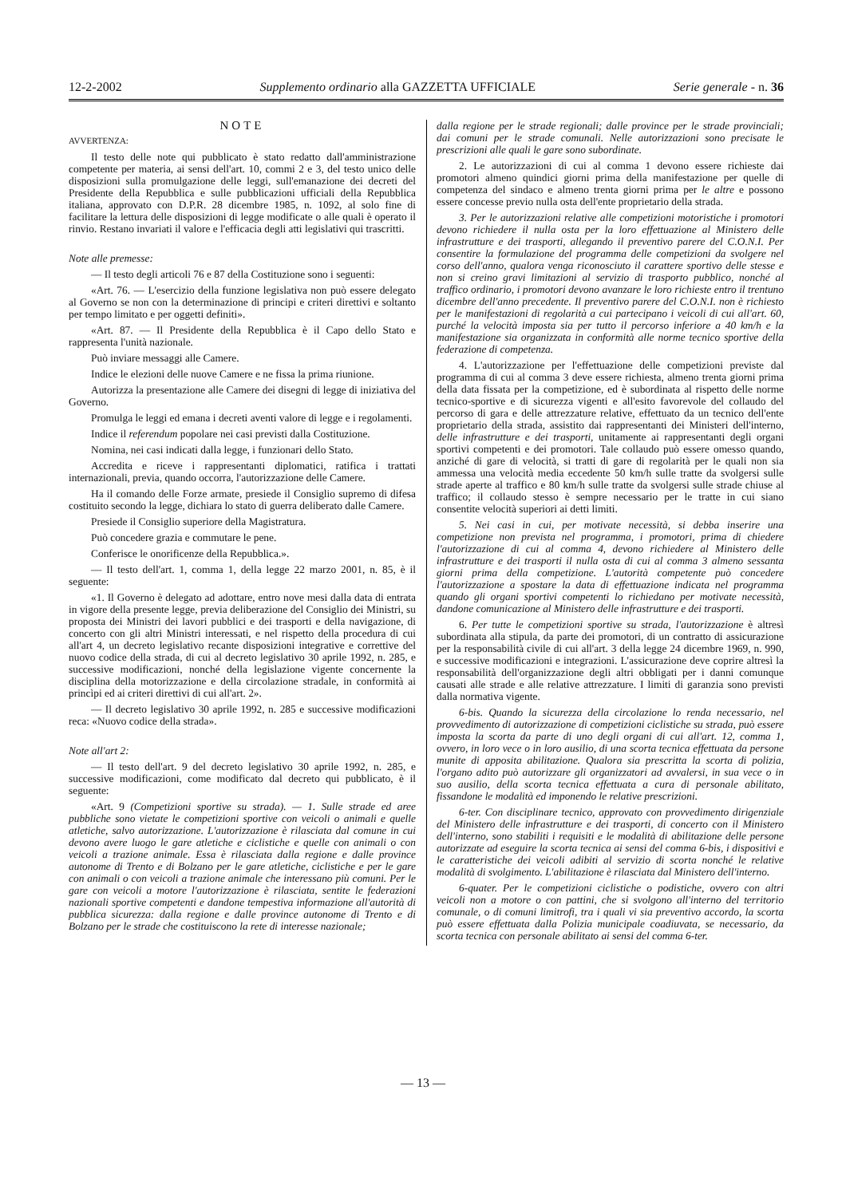12-2-2002 Supplemento ordinario alla GAZZETTA UFFICIALE Serie generale - n. 36
NOTE
AVVERTENZA:
Il testo delle note qui pubblicato è stato redatto dall'amministrazione competente per materia, ai sensi dell'art. 10, commi 2 e 3, del testo unico delle disposizioni sulla promulgazione delle leggi, sull'emanazione dei decreti del Presidente della Repubblica e sulle pubblicazioni ufficiali della Repubblica italiana, approvato con D.P.R. 28 dicembre 1985, n. 1092, al solo fine di facilitare la lettura delle disposizioni di legge modificate o alle quali è operato il rinvio. Restano invariati il valore e l'efficacia degli atti legislativi qui trascritti.
Note alle premesse:
— Il testo degli articoli 76 e 87 della Costituzione sono i seguenti:
«Art. 76. — L'esercizio della funzione legislativa non può essere delegato al Governo se non con la determinazione di principi e criteri direttivi e soltanto per tempo limitato e per oggetti definiti».
«Art. 87. — Il Presidente della Repubblica è il Capo dello Stato e rappresenta l'unità nazionale.
Può inviare messaggi alle Camere.
Indice le elezioni delle nuove Camere e ne fissa la prima riunione.
Autorizza la presentazione alle Camere dei disegni di legge di iniziativa del Governo.
Promulga le leggi ed emana i decreti aventi valore di legge e i regolamenti.
Indice il referendum popolare nei casi previsti dalla Costituzione.
Nomina, nei casi indicati dalla legge, i funzionari dello Stato.
Accredita e riceve i rappresentanti diplomatici, ratifica i trattati internazionali, previa, quando occorra, l'autorizzazione delle Camere.
Ha il comando delle Forze armate, presiede il Consiglio supremo di difesa costituito secondo la legge, dichiara lo stato di guerra deliberato dalle Camere.
Presiede il Consiglio superiore della Magistratura.
Può concedere grazia e commutare le pene.
Conferisce le onorificenze della Repubblica.».
— Il testo dell'art. 1, comma 1, della legge 22 marzo 2001, n. 85, è il seguente:
«1. Il Governo è delegato ad adottare, entro nove mesi dalla data di entrata in vigore della presente legge, previa deliberazione del Consiglio dei Ministri, su proposta dei Ministri dei lavori pubblici e dei trasporti e della navigazione, di concerto con gli altri Ministri interessati, e nel rispetto della procedura di cui all'art 4, un decreto legislativo recante disposizioni integrative e correttive del nuovo codice della strada, di cui al decreto legislativo 30 aprile 1992, n. 285, e successive modificazioni, nonché della legislazione vigente concernente la disciplina della motorizzazione e della circolazione stradale, in conformità ai princìpi ed ai criteri direttivi di cui all'art. 2».
— Il decreto legislativo 30 aprile 1992, n. 285 e successive modificazioni reca: «Nuovo codice della strada».
Note all'art 2:
— Il testo dell'art. 9 del decreto legislativo 30 aprile 1992, n. 285, e successive modificazioni, come modificato dal decreto qui pubblicato, è il seguente:
«Art. 9 (Competizioni sportive su strada). — 1. Sulle strade ed aree pubbliche sono vietate le competizioni sportive con veicoli o animali e quelle atletiche, salvo autorizzazione. L'autorizzazione è rilasciata dal comune in cui devono avere luogo le gare atletiche e ciclistiche e quelle con animali o con veicoli a trazione animale. Essa è rilasciata dalla regione e dalle province autonome di Trento e di Bolzano per le gare atletiche, ciclistiche e per le gare con animali o con veicoli a trazione animale che interessano più comuni. Per le gare con veicoli a motore l'autorizzazione è rilasciata, sentite le federazioni nazionali sportive competenti e dandone tempestiva informazione all'autorità di pubblica sicurezza: dalla regione e dalle province autonome di Trento e di Bolzano per le strade che costituiscono la rete di interesse nazionale;
dalla regione per le strade regionali; dalle province per le strade provinciali; dai comuni per le strade comunali. Nelle autorizzazioni sono precisate le prescrizioni alle quali le gare sono subordinate.
2. Le autorizzazioni di cui al comma 1 devono essere richieste dai promotori almeno quindici giorni prima della manifestazione per quelle di competenza del sindaco e almeno trenta giorni prima per le altre e possono essere concesse previo nulla osta dell'ente proprietario della strada.
3. Per le autorizzazioni relative alle competizioni motoristiche i promotori devono richiedere il nulla osta per la loro effettuazione al Ministero delle infrastrutture e dei trasporti, allegando il preventivo parere del C.O.N.I. Per consentire la formulazione del programma delle competizioni da svolgere nel corso dell'anno, qualora venga riconosciuto il carattere sportivo delle stesse e non si creino gravi limitazioni al servizio di trasporto pubblico, nonché al traffico ordinario, i promotori devono avanzare le loro richieste entro il trentuno dicembre dell'anno precedente. Il preventivo parere del C.O.N.I. non è richiesto per le manifestazioni di regolarità a cui partecipano i veicoli di cui all'art. 60, purché la velocità imposta sia per tutto il percorso inferiore a 40 km/h e la manifestazione sia organizzata in conformità alle norme tecnico sportive della federazione di competenza.
4. L'autorizzazione per l'effettuazione delle competizioni previste dal programma di cui al comma 3 deve essere richiesta, almeno trenta giorni prima della data fissata per la competizione, ed è subordinata al rispetto delle norme tecnico-sportive e di sicurezza vigenti e all'esito favorevole del collaudo del percorso di gara e delle attrezzature relative, effettuato da un tecnico dell'ente proprietario della strada, assistito dai rappresentanti dei Ministeri dell'interno, delle infrastrutture e dei trasporti, unitamente ai rappresentanti degli organi sportivi competenti e dei promotori. Tale collaudo può essere omesso quando, anziché di gare di velocità, si tratti di gare di regolarità per le quali non sia ammessa una velocità media eccedente 50 km/h sulle tratte da svolgersi sulle strade aperte al traffico e 80 km/h sulle tratte da svolgersi sulle strade chiuse al traffico; il collaudo stesso è sempre necessario per le tratte in cui siano consentite velocità superiori ai detti limiti.
5. Nei casi in cui, per motivate necessità, si debba inserire una competizione non prevista nel programma, i promotori, prima di chiedere l'autorizzazione di cui al comma 4, devono richiedere al Ministero delle infrastrutture e dei trasporti il nulla osta di cui al comma 3 almeno sessanta giorni prima della competizione. L'autorità competente può concedere l'autorizzazione a spostare la data di effettuazione indicata nel programma quando gli organi sportivi competenti lo richiedano per motivate necessità, dandone comunicazione al Ministero delle infrastrutture e dei trasporti.
6. Per tutte le competizioni sportive su strada, l'autorizzazione è altresì subordinata alla stipula, da parte dei promotori, di un contratto di assicurazione per la responsabilità civile di cui all'art. 3 della legge 24 dicembre 1969, n. 990, e successive modificazioni e integrazioni. L'assicurazione deve coprire altresì la responsabilità dell'organizzazione degli altri obbligati per i danni comunque causati alle strade e alle relative attrezzature. I limiti di garanzia sono previsti dalla normativa vigente.
6-bis. Quando la sicurezza della circolazione lo renda necessario, nel provvedimento di autorizzazione di competizioni ciclistiche su strada, può essere imposta la scorta da parte di uno degli organi di cui all'art. 12, comma 1, ovvero, in loro vece o in loro ausilio, di una scorta tecnica effettuata da persone munite di apposita abilitazione. Qualora sia prescritta la scorta di polizia, l'organo adito può autorizzare gli organizzatori ad avvalersi, in sua vece o in suo ausilio, della scorta tecnica effettuata a cura di personale abilitato, fissandone le modalità ed imponendo le relative prescrizioni.
6-ter. Con disciplinare tecnico, approvato con provvedimento dirigenziale del Ministero delle infrastrutture e dei trasporti, di concerto con il Ministero dell'interno, sono stabiliti i requisiti e le modalità di abilitazione delle persone autorizzate ad eseguire la scorta tecnica ai sensi del comma 6-bis, i dispositivi e le caratteristiche dei veicoli adibiti al servizio di scorta nonché le relative modalità di svolgimento. L'abilitazione è rilasciata dal Ministero dell'interno.
6-quater. Per le competizioni ciclistiche o podistiche, ovvero con altri veicoli non a motore o con pattini, che si svolgono all'interno del territorio comunale, o di comuni limitrofi, tra i quali vi sia preventivo accordo, la scorta può essere effettuata dalla Polizia municipale coadiuvata, se necessario, da scorta tecnica con personale abilitato ai sensi del comma 6-ter.
— 13 —